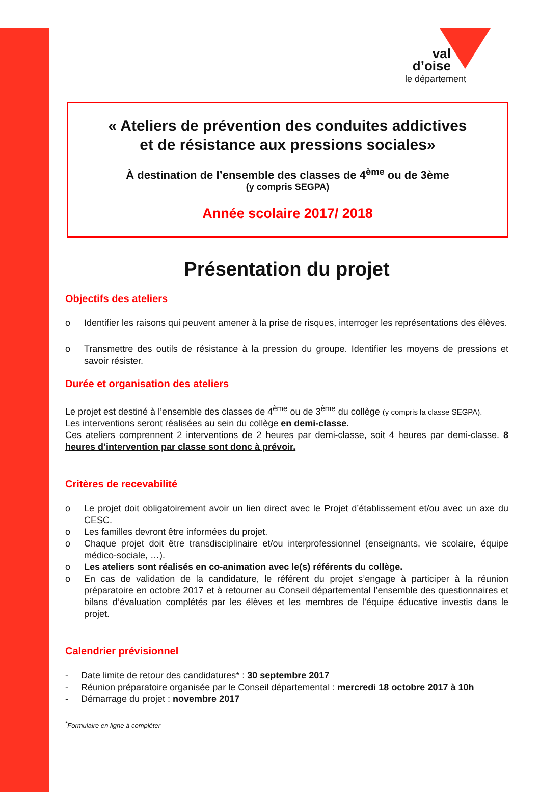val
d’oise
le département
« Ateliers de prévention des conduites addictives
et de résistance aux pressions sociales»
À destination de l’ensemble des classes de 4<sup>ème</sup> ou de 3ème
(y compris SEGPA)
Année scolaire 2017/ 2018
Présentation du projet
Objectifs des ateliers
o Identifier les raisons qui peuvent amener à la prise de risques, interroger les représentations des élèves.
o Transmettre des outils de résistance à la pression du groupe. Identifier les moyens de pressions et savoir résister.
Durée et organisation des ateliers
Le projet est destiné à l’ensemble des classes de 4<sup>ème</sup> ou de 3<sup>ème</sup> du collège (y compris la classe SEGPA).
Les interventions seront réalisées au sein du collège en demi-classe.
Ces ateliers comprennent 2 interventions de 2 heures par demi-classe, soit 4 heures par demi-classe. 8 heures d’intervention par classe sont donc à prévoir.
Critères de recevabilité
o Le projet doit obligatoirement avoir un lien direct avec le Projet d’établissement et/ou avec un axe du CESC.
o Les familles devront être informées du projet.
o Chaque projet doit être transdisciplinaire et/ou interprofessionnel (enseignants, vie scolaire, équipe médico-sociale, …).
o Les ateliers sont réalisés en co-animation avec le(s) référents du collège.
o En cas de validation de la candidature, le référent du projet s’engage à participer à la réunion préparatoire en octobre 2017 et à retourner au Conseil départemental l’ensemble des questionnaires et bilans d’évaluation complétés par les élèves et les membres de l’équipe éducative investis dans le projet.
Calendrier prévisionnel
- Date limite de retour des candidatures* : 30 septembre 2017
- Réunion préparatoire organisée par le Conseil départemental : mercredi 18 octobre 2017 à 10h
- Démarrage du projet : novembre 2017
<sup>*</sup> Formulaire en ligne à compléter